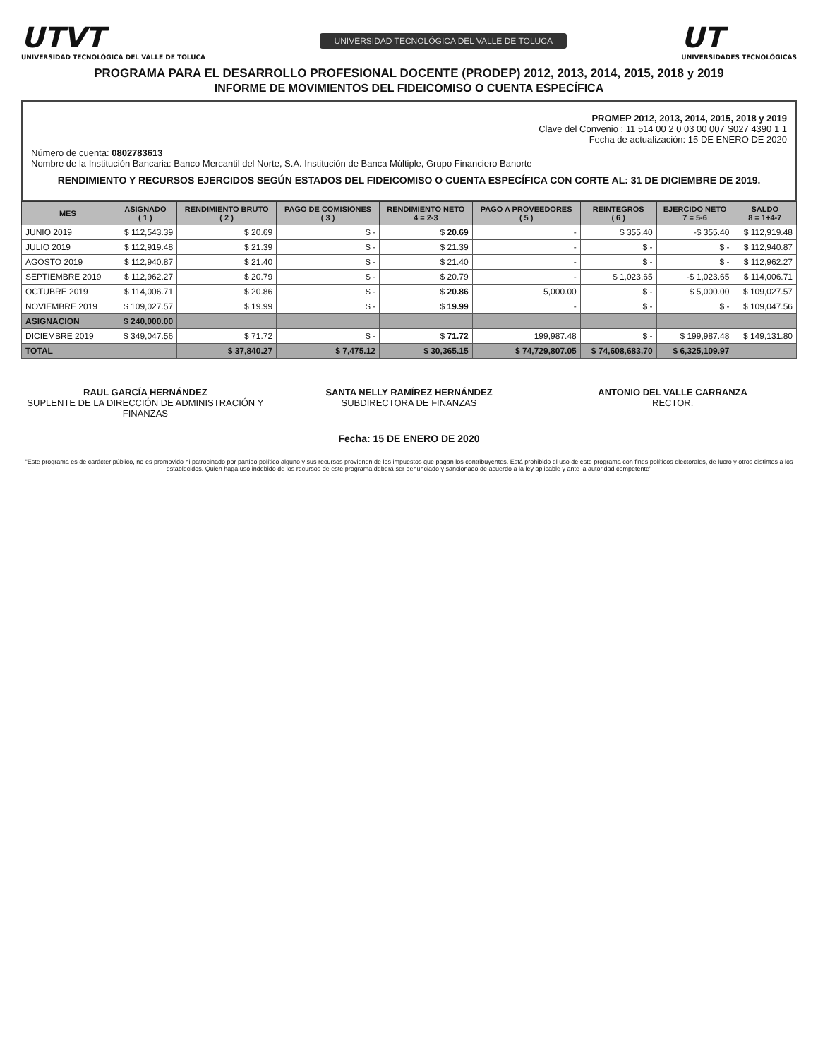UTVT
UNIVERSIDAD TECNOLÓGICA DEL VALLE DE TOLUCA
UNIVERSIDAD TECNOLÓGICA DEL VALLE DE TOLUCA
UT
UNIVERSIDADES TECNOLÓGICAS
PROGRAMA PARA EL DESARROLLO PROFESIONAL DOCENTE (PRODEP) 2012, 2013, 2014, 2015, 2018 y 2019
INFORME DE MOVIMIENTOS DEL FIDEICOMISO O CUENTA ESPECÍFICA
PROMEP 2012, 2013, 2014, 2015, 2018 y 2019
Clave del Convenio : 11 514 00 2 0 03 00 007 S027 4390 1 1
Fecha de actualización: 15 DE ENERO DE 2020
Número de cuenta: 0802783613
Nombre de la Institución Bancaria: Banco Mercantil del Norte, S.A. Institución de Banca Múltiple, Grupo Financiero Banorte
RENDIMIENTO Y RECURSOS EJERCIDOS SEGÚN ESTADOS DEL FIDEICOMISO O CUENTA ESPECÍFICA CON CORTE AL: 31 DE DICIEMBRE DE 2019.
| MES | ASIGNADO ( 1 ) | RENDIMIENTO BRUTO ( 2 ) | PAGO DE COMISIONES ( 3 ) | RENDIMIENTO NETO 4 = 2-3 | PAGO A PROVEEDORES ( 5 ) | REINTEGROS ( 6 ) | EJERCIDO NETO 7 = 5-6 | SALDO 8 = 1+4-7 |
| --- | --- | --- | --- | --- | --- | --- | --- | --- |
| JUNIO 2019 | $ 112,543.39 | $ 20.69 | $ - | $ 20.69 | - | $ 355.40 | -$ 355.40 | $ 112,919.48 |
| JULIO 2019 | $ 112,919.48 | $ 21.39 | $ - | $ 21.39 | - | $ - | $ - | $ 112,940.87 |
| AGOSTO 2019 | $ 112,940.87 | $ 21.40 | $ - | $ 21.40 | - | $ - | $ - | $ 112,962.27 |
| SEPTIEMBRE 2019 | $ 112,962.27 | $ 20.79 | $ - | $ 20.79 | - | $ 1,023.65 | -$ 1,023.65 | $ 114,006.71 |
| OCTUBRE 2019 | $ 114,006.71 | $ 20.86 | $ - | $ 20.86 | 5,000.00 | $ - | $ 5,000.00 | $ 109,027.57 |
| NOVIEMBRE 2019 | $ 109,027.57 | $ 19.99 | $ - | $ 19.99 | - | $ - | $ - | $ 109,047.56 |
| ASIGNACION | $ 240,000.00 | | | | | | | |
| DICIEMBRE 2019 | $ 349,047.56 | $ 71.72 | $ - | $ 71.72 | 199,987.48 | $ - | $ 199,987.48 | $ 149,131.80 |
| TOTAL | | $ 37,840.27 | $ 7,475.12 | $ 30,365.15 | $ 74,729,807.05 | $ 74,608,683.70 | $ 6,325,109.97 | |
RAUL GARCÍA HERNÁNDEZ
SUPLENTE DE LA DIRECCIÓN DE ADMINISTRACIÓN Y FINANZAS
SANTA NELLY RAMÍREZ HERNÁNDEZ
SUBDIRECTORA DE FINANZAS
ANTONIO DEL VALLE CARRANZA
RECTOR.
Fecha: 15 DE ENERO DE 2020
"Este programa es de carácter público, no es promovido ni patrocinado por partido político alguno y sus recursos provienen de los impuestos que pagan los contribuyentes. Está prohibido el uso de este programa con fines políticos electorales, de lucro y otros distintos a los establecidos. Quien haga uso indebido de los recursos de este programa deberá ser denunciado y sancionado de acuerdo a la ley aplicable y ante la autoridad competente"